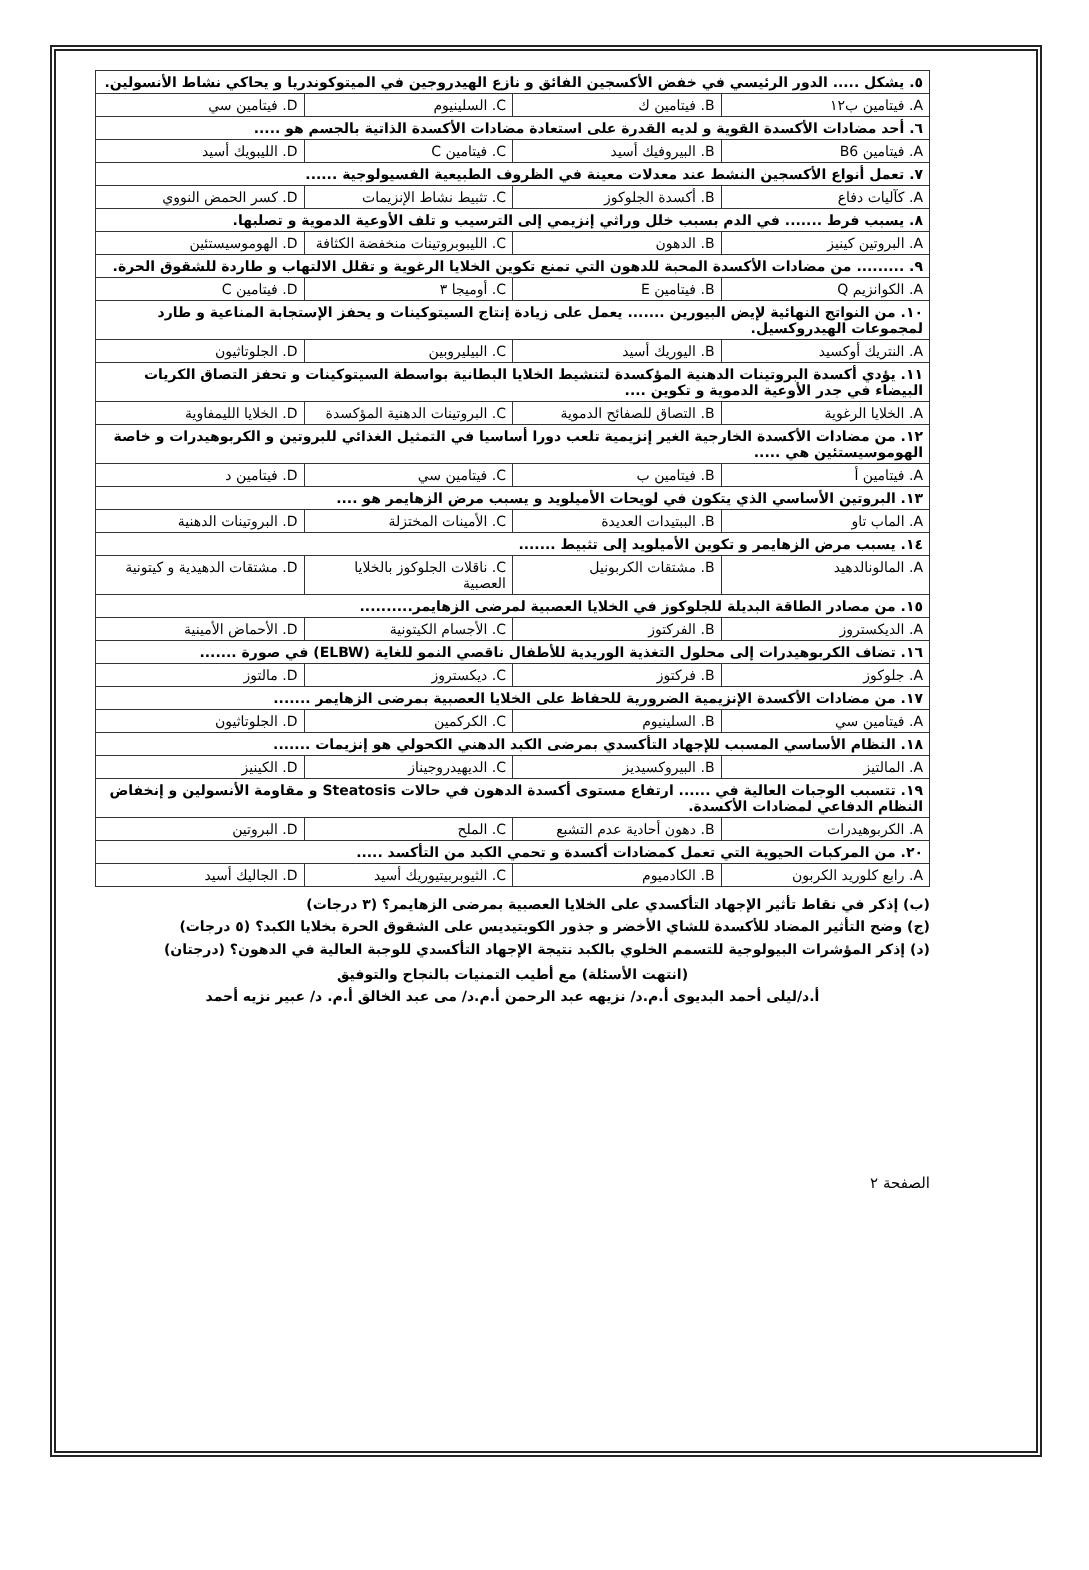| ٥. يشكل ..... الدور الرئيسي في خفض الأكسجين الفائق و نازع الهيدروجين في الميتوكوندريا و يحاكي نشاط الأنسولين. | | | |
| A. فيتامين ب١٢ | B. فيتامين ك | C. السلينيوم | D. فيتامين سي |
| ٦. أحد مضادات الأكسدة القوية و لديه القدرة على استعادة مضادات الأكسدة الذاتية بالجسم هو ..... | | | |
| A. فيتامين B6 | B. البيروفيك أسيد | C. فيتامين C | D. الليبويك أسيد |
| ٧. تعمل أنواع الأكسجين النشط عند معدلات معينة في الظروف الطبيعية الفسيولوجية ...... | | | |
| A. كآليات دفاع | B. أكسدة الجلوكوز | C. تثبيط نشاط الإنزيمات | D. كسر الحمض النووي |
| ٨. يسبب فرط ....... في الدم بسبب خلل وراثي إنزيمي إلى الترسيب و تلف الأوعية الدموية و تصلبها. | | | |
| A. البروتين كينيز | B. الدهون | C. الليبوبروتينات منخفضة الكثافة | D. الهوموسيستئين |
| ٩. ......... من مضادات الأكسدة المحبة للدهون التي تمنع تكوين الخلايا الرغوية و تقلل الالتهاب و طاردة للشقوق الحرة. | | | |
| A. الكوانزيم Q | B. فيتامين E | C. أوميجا ٣ | D. فيتامين C |
| ١٠. من النواتج النهائية لإيض البيورين ....... يعمل على زيادة إنتاج السيتوكينات و يحفز الإستجابة المناعية و طارد لمجموعات الهيدروكسيل. | | | |
| A. النتريك أوكسيد | B. اليوريك أسيد | C. البيليروبين | D. الجلوتاثيون |
| ١١. يؤدي أكسدة البروتينات الدهنية المؤكسدة لتنشيط الخلايا البطانية بواسطة السيتوكينات و تحفز التصاق الكريات البيضاء في جدر الأوعية الدموية و تكوين .... | | | |
| A. الخلايا الرغوية | B. التصاق للصفائح الدموية | C. البروتينات الدهنية المؤكسدة | D. الخلايا الليمفاوية |
| ١٢. من مضادات الأكسدة الخارجية الغير إنزيمية تلعب دورا أساسيا في التمثيل الغذائي للبروتين و الكربوهيدرات و خاصة الهوموسيستئين هي ..... | | | |
| A. فيتامين أ | B. فيتامين ب | C. فيتامين سي | D. فيتامين د |
| ١٣. البروتين الأساسي الذي يتكون في لويحات الأميلويد و يسبب مرض الزهايمر هو .... | | | |
| A. الماب تاو | B. الببتيدات العديدة | C. الأمينات المختزلة | D. البروتينات الدهنية |
| ١٤. يسبب مرض الزهايمر و تكوين الأميلويد إلى تثبيط ....... | | | |
| A. المالونالدهيد | B. مشتقات الكربونيل | C. ناقلات الجلوكوز بالخلايا العصبية | D. مشتقات الدهيدية و كيتونية |
| ١٥. من مصادر الطاقة البديلة للجلوكوز في الخلايا العصبية لمرضى الزهايمر.......... | | | |
| A. الديكستروز | B. الفركتوز | C. الأجسام الكيتونية | D. الأحماض الأمينية |
| ١٦. تضاف الكربوهيدرات إلى محلول التغذية الوريدية للأطفال ناقصي النمو للغاية (ELBW) في صورة ....... | | | |
| A. جلوكوز | B. فركتوز | C. ديكستروز | D. مالتوز |
| ١٧. من مضادات الأكسدة الإنزيمية الضرورية للحفاظ على الخلايا العصبية بمرضى الزهايمر ....... | | | |
| A. فيتامين سي | B. السلينيوم | C. الكركمين | D. الجلوتاثيون |
| ١٨. النظام الأساسي المسبب للإجهاد التأكسدي بمرضى الكبد الدهني الكحولي هو إنزيمات ....... | | | |
| A. المالتيز | B. البيروكسيديز | C. الديهيدروجيناز | D. الكينيز |
| ١٩. تتسبب الوجبات العالية في ...... ارتفاع مستوى أكسدة الدهون في حالات Steatosis و مقاومة الأنسولين و إنخفاض النظام الدفاعي لمضادات الأكسدة. | | | |
| A. الكربوهيدرات | B. دهون أحادية عدم التشبع | C. الملح | D. البروتين |
| ٢٠. من المركبات الحيوية التي تعمل كمضادات أكسدة و تحمي الكبد من التأكسد ..... | | | |
| A. رابع كلوريد الكربون | B. الكادميوم | C. الثيوبربيتيوريك أسيد | D. الجاليك أسيد |
(ب) إذكر في نقاط تأثير الإجهاد التأكسدي على الخلايا العصبية بمرضى الزهايمر؟ (٣ درجات)
(ج) وضح التأثير المضاد للأكسدة للشاي الأخضر و جذور الكوبتيديس على الشقوق الحرة بخلايا الكبد؟ (٥ درجات)
(د) إذكر المؤشرات البيولوجية للتسمم الخلوي بالكبد نتيجة الإجهاد التأكسدي للوجبة العالية في الدهون؟ (درجتان)
(انتهت الأسئلة) مع أطيب التمنيات بالنجاح والتوفيق
أ.د/ليلى أحمد البديوى أ.م.د/ نزيهه عبد الرحمن أ.م.د/ مى عبد الخالق أ.م. د/ عبير نزيه أحمد
الصفحة ٢